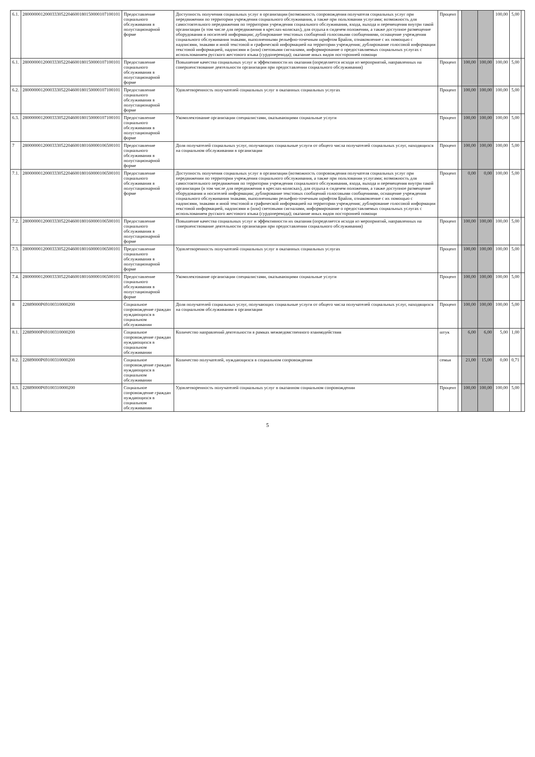| 6.1. | 2800000012000333052204600180150000107100101 | Предоставление социального обслуживания в полустационарной форме | Доступность получения социальных услуг в организации (возможность сопровождения получателя социальных услуг при передвижении по территории учреждения социального обслуживания, а также при пользовании услугами; возможность для самостоятельного передвижения по территории учреждения социального обслуживания, входа, выхода и перемещения внутри такой организации (в том числе для передвижения в креслах-колясках), для отдыха в сидячем положении, а также доступное размещение оборудования и носителей информации; дублирование текстовых сообщений голосовыми сообщениями, оснащение учреждения социального обслуживания знаками, выполненными рельефно-точечным шрифтом Брайля, ознакомление с их помощью с надписями, знаками и иной текстовой и графической информацией на территории учреждения; дублирование голосовой информации текстовой информацией, надписями и (или) световыми сигналами, информирование о предоставляемых социальных услугах с использованием русского жестового языка (сурдоперевода); оказание иных видов посторонней помощи | Процент | | | | 100,00 | 5,00 | |
| 6.1. | 2800000012000333052204600180150000107100101 | Предоставление социального обслуживания в полустационарной форме | Повышение качества социальных услуг и эффективности их оказания (определяется исходя из мероприятий, направленных на совершенствование деятельности организации при предоставлении социального обслуживания) | Процент | | 100,00 | 100,00 | 100,00 | 5,00 | |
| 6.2. | 2800000012000333052204600180150000107100101 | Предоставление социального обслуживания в полустационарной форме | Удовлетворенность получателей социальных услуг в оказанных социальных услугах | Процент | | 100,00 | 100,00 | 100,00 | 5,00 | |
| 6.3. | 2800000012000333052204600180150000107100101 | Предоставление социального обслуживания в полустационарной форме | Укомплектование организации специалистами, оказывающими социальные услуги | Процент | | 100,00 | 100,00 | 100,00 | 5,00 | |
| 7 | 2800000012000333052204600180160000106500101 | Предоставление социального обслуживания в полустационарной форме | Доля получателей социальных услуг, получающих социальные услуги от общего числа получателей социальных услуг, находящихся на социальном обслуживании в организации | Процент | | 100,00 | 100,00 | 100,00 | 5,00 | |
| 7.1. | 2800000012000333052204600180160000106500101 | Предоставление социального обслуживания в полустационарной форме | Доступность получения социальных услуг в организации (возможность сопровождения получателя социальных услуг при передвижении по территории учреждения социального обслуживания, а также при пользовании услугами; возможность для самостоятельного передвижения по территории учреждения социального обслуживания, входа, выхода и перемещения внутри такой организации (в том числе для передвижения в креслах-колясках), для отдыха в сидячем положении, а также доступное размещение оборудования и носителей информации; дублирование текстовых сообщений голосовыми сообщениями, оснащение учреждения социального обслуживания знаками, выполненными рельефно-точечным шрифтом Брайля, ознакомление с их помощью с надписями, знаками и иной текстовой и графической информацией на территории учреждения; дублирование голосовой информации текстовой информацией, надписями и (или) световыми сигналами, информирование о предоставляемых социальных услугах с использованием русского жестового языка (сурдоперевода); оказание иных видов посторонней помощи | Процент | | 0,00 | 0,00 | 100,00 | 5,00 | |
| 7.2. | 2800000012000333052204600180160000106500101 | Предоставление социального обслуживания в полустационарной форме | Повышение качества социальных услуг и эффективности их оказания (определяется исходя из мероприятий, направленных на совершенствование деятельности организации при предоставлении социального обслуживания) | Процент | | 100,00 | 100,00 | 100,00 | 5,00 | |
| 7.3. | 2800000012000333052204600180160000106500101 | Предоставление социального обслуживания в полустационарной форме | Удовлетворенность получателей социальных услуг в оказанных социальных услугах | Процент | | 100,00 | 100,00 | 100,00 | 5,00 | |
| 7.4. | 2800000012000333052204600180160000106500101 | Предоставление социального обслуживания в полустационарной форме | Укомплектование организации специалистами, оказывающими социальные услуги | Процент | | 100,00 | 100,00 | 100,00 | 5,00 | |
| 8 | 22889000Р69100310000200 | Социальное сопровождение граждан нуждающихся в социальном обслуживании | Доля получателей социальных услуг, получающих социальные услуги от общего числа получателей социальных услуг, находящихся на социальном обслуживании в организации | Процент | | 100,00 | 100,00 | 100,00 | 5,00 | |
| 8.1. | 22889000Р69100310000200 | Социальное сопровождение граждан нуждающихся в социальном обслуживании | Количество направлений деятельности в рамках межведомственного взаимодействия | штук | | 6,00 | 6,00 | 5,00 | 1,00 | |
| 8.2. | 22889000Р69100310000200 | Социальное сопровождение граждан нуждающихся в социальном обслуживании | Количество получателей, нуждающихся в социальном сопровождении | семьи | | 21,00 | 15,00 | 0,00 | 0,71 | |
| 8.3. | 22889000Р69100310000200 | Социальное сопровождение граждан нуждающихся в социальном обслуживании | Удовлетворенность получателей социальных услуг в оказанном социальном сопровождении | Процент | | 100,00 | 100,00 | 100,00 | 5,00 | |
5